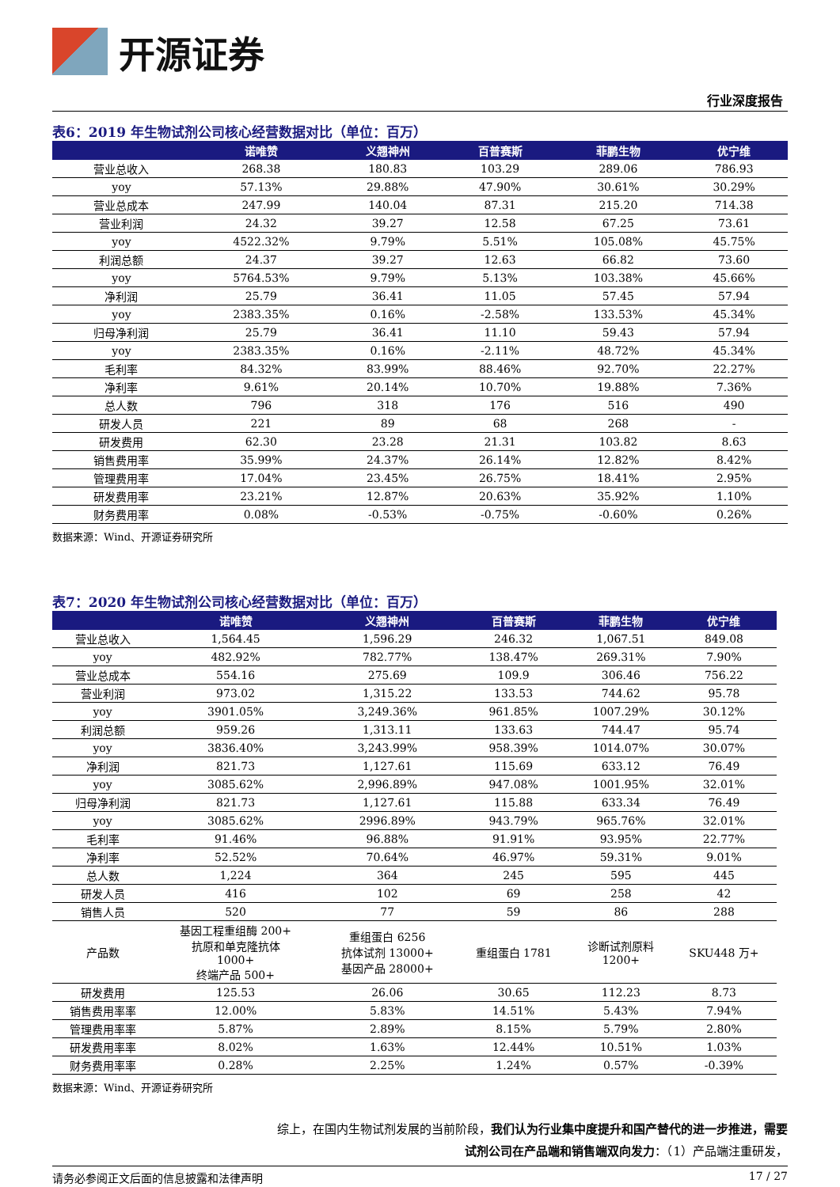开源证券
行业深度报告
表6：2019 年生物试剂公司核心经营数据对比（单位：百万）
| | 诺唯赞 | 义翘神州 | 百普赛斯 | 菲鹏生物 | 优宁维 |
| --- | --- | --- | --- | --- | --- |
| 营业总收入 | 268.38 | 180.83 | 103.29 | 289.06 | 786.93 |
| yoy | 57.13% | 29.88% | 47.90% | 30.61% | 30.29% |
| 营业总成本 | 247.99 | 140.04 | 87.31 | 215.20 | 714.38 |
| 营业利润 | 24.32 | 39.27 | 12.58 | 67.25 | 73.61 |
| yoy | 4522.32% | 9.79% | 5.51% | 105.08% | 45.75% |
| 利润总额 | 24.37 | 39.27 | 12.63 | 66.82 | 73.60 |
| yoy | 5764.53% | 9.79% | 5.13% | 103.38% | 45.66% |
| 净利润 | 25.79 | 36.41 | 11.05 | 57.45 | 57.94 |
| yoy | 2383.35% | 0.16% | -2.58% | 133.53% | 45.34% |
| 归母净利润 | 25.79 | 36.41 | 11.10 | 59.43 | 57.94 |
| yoy | 2383.35% | 0.16% | -2.11% | 48.72% | 45.34% |
| 毛利率 | 84.32% | 83.99% | 88.46% | 92.70% | 22.27% |
| 净利率 | 9.61% | 20.14% | 10.70% | 19.88% | 7.36% |
| 总人数 | 796 | 318 | 176 | 516 | 490 |
| 研发人员 | 221 | 89 | 68 | 268 | - |
| 研发费用 | 62.30 | 23.28 | 21.31 | 103.82 | 8.63 |
| 销售费用率 | 35.99% | 24.37% | 26.14% | 12.82% | 8.42% |
| 管理费用率 | 17.04% | 23.45% | 26.75% | 18.41% | 2.95% |
| 研发费用率 | 23.21% | 12.87% | 20.63% | 35.92% | 1.10% |
| 财务费用率 | 0.08% | -0.53% | -0.75% | -0.60% | 0.26% |
数据来源：Wind、开源证券研究所
表7：2020 年生物试剂公司核心经营数据对比（单位：百万）
| | 诺唯赞 | 义翘神州 | 百普赛斯 | 菲鹏生物 | 优宁维 |
| --- | --- | --- | --- | --- | --- |
| 营业总收入 | 1,564.45 | 1,596.29 | 246.32 | 1,067.51 | 849.08 |
| yoy | 482.92% | 782.77% | 138.47% | 269.31% | 7.90% |
| 营业总成本 | 554.16 | 275.69 | 109.9 | 306.46 | 756.22 |
| 营业利润 | 973.02 | 1,315.22 | 133.53 | 744.62 | 95.78 |
| yoy | 3901.05% | 3,249.36% | 961.85% | 1007.29% | 30.12% |
| 利润总额 | 959.26 | 1,313.11 | 133.63 | 744.47 | 95.74 |
| yoy | 3836.40% | 3,243.99% | 958.39% | 1014.07% | 30.07% |
| 净利润 | 821.73 | 1,127.61 | 115.69 | 633.12 | 76.49 |
| yoy | 3085.62% | 2,996.89% | 947.08% | 1001.95% | 32.01% |
| 归母净利润 | 821.73 | 1,127.61 | 115.88 | 633.34 | 76.49 |
| yoy | 3085.62% | 2996.89% | 943.79% | 965.76% | 32.01% |
| 毛利率 | 91.46% | 96.88% | 91.91% | 93.95% | 22.77% |
| 净利率 | 52.52% | 70.64% | 46.97% | 59.31% | 9.01% |
| 总人数 | 1,224 | 364 | 245 | 595 | 445 |
| 研发人员 | 416 | 102 | 69 | 258 | 42 |
| 销售人员 | 520 | 77 | 59 | 86 | 288 |
| 产品数 | 基因工程重组酶 200+ 抗原和单克隆抗体 1000+ 终端产品 500+ | 重组蛋白 6256 抗体试剂 13000+ 基因产品 28000+ | 重组蛋白 1781 | 诊断试剂原料 1200+ | SKU448 万+ |
| 研发费用 | 125.53 | 26.06 | 30.65 | 112.23 | 8.73 |
| 销售费用率率 | 12.00% | 5.83% | 14.51% | 5.43% | 7.94% |
| 管理费用率率 | 5.87% | 2.89% | 8.15% | 5.79% | 2.80% |
| 研发费用率率 | 8.02% | 1.63% | 12.44% | 10.51% | 1.03% |
| 财务费用率率 | 0.28% | 2.25% | 1.24% | 0.57% | -0.39% |
数据来源：Wind、开源证券研究所
综上，在国内生物试剂发展的当前阶段，我们认为行业集中度提升和国产替代的进一步推进，需要试剂公司在产品端和销售端双向发力：（1）产品端注重研发，
请务必参阅正文后面的信息披露和法律声明 17 / 27